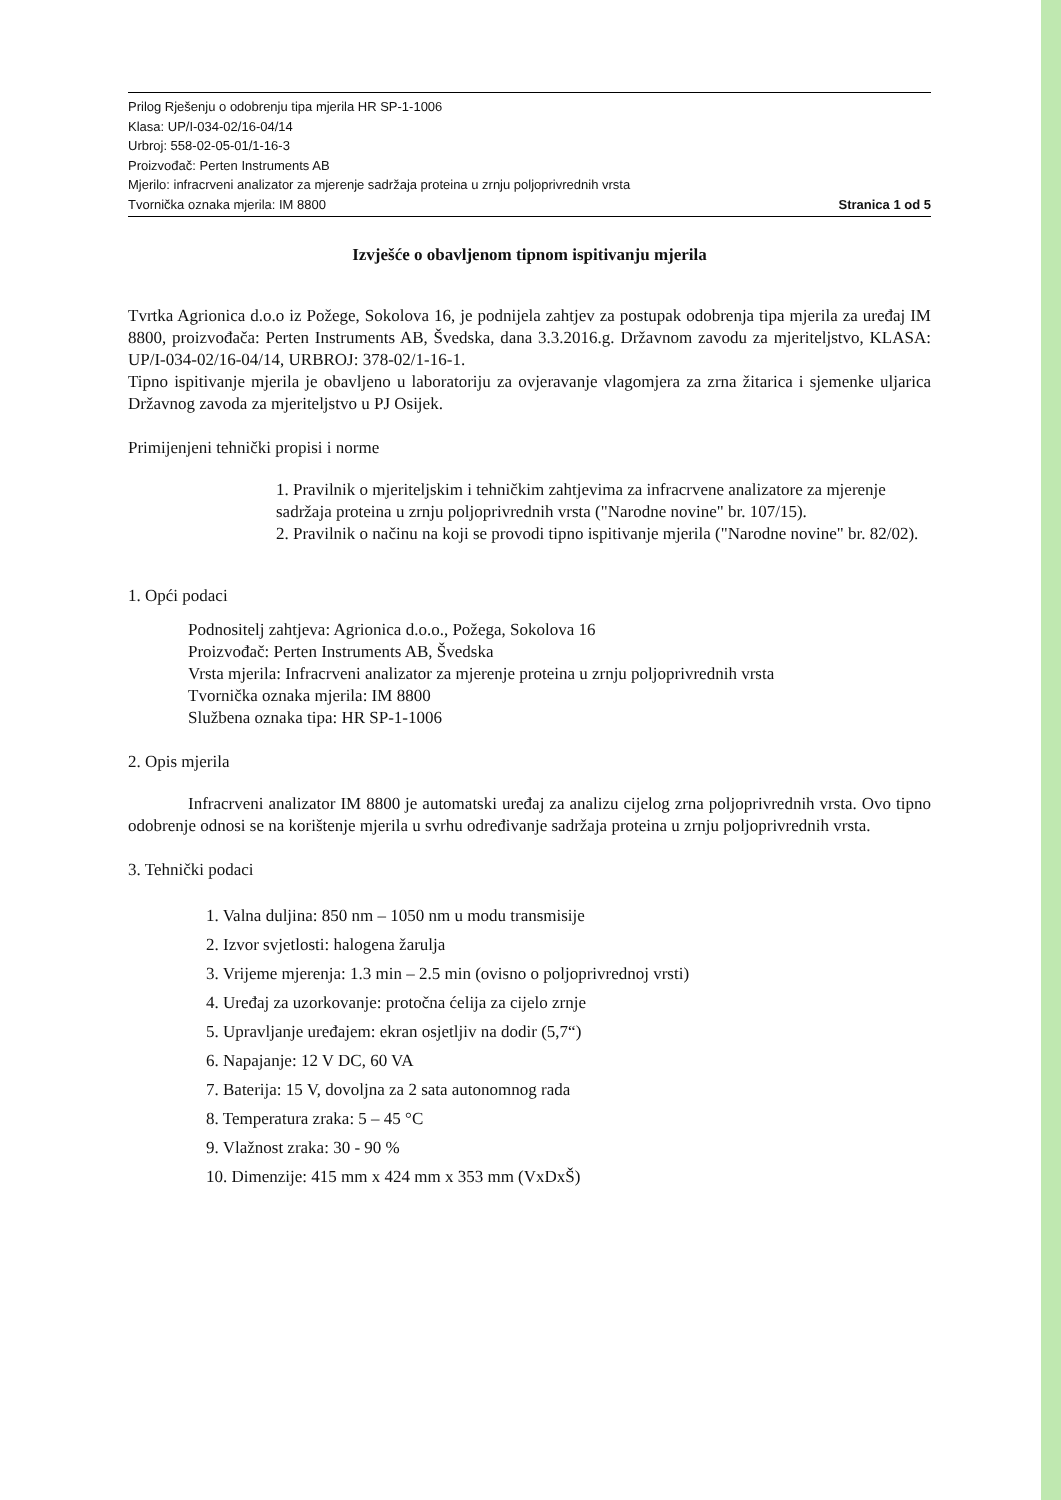Prilog Rješenju o odobrenju tipa mjerila HR SP-1-1006
Klasa: UP/I-034-02/16-04/14
Urbroj: 558-02-05-01/1-16-3
Proizvođač: Perten Instruments AB
Mjerilo: infracrveni analizator za mjerenje sadržaja proteina u zrnju poljoprivrednih vrsta
Tvornička oznaka mjerila: IM 8800 Stranica 1 od 5
Izvješće o obavljenom tipnom ispitivanju mjerila
Tvrtka Agrionica d.o.o iz Požege, Sokolova 16, je podnijela zahtjev za postupak odobrenja tipa mjerila za uređaj IM 8800, proizvođača: Perten Instruments AB, Švedska, dana 3.3.2016.g. Državnom zavodu za mjeriteljstvo, KLASA: UP/I-034-02/16-04/14, URBROJ: 378-02/1-16-1.
Tipno ispitivanje mjerila je obavljeno u laboratoriju za ovjeravanje vlagomjera za zrna žitarica i sjemenke uljarica Državnog zavoda za mjeriteljstvo u PJ Osijek.
Primijenjeni tehnički propisi i norme
1. Pravilnik o mjeriteljskim i tehničkim zahtjevima za infracrvene analizatore za mjerenje sadržaja proteina u zrnju poljoprivrednih vrsta ("Narodne novine" br. 107/15).
2. Pravilnik o načinu na koji se provodi tipno ispitivanje mjerila ("Narodne novine" br. 82/02).
1. Opći podaci
Podnositelj zahtjeva: Agrionica d.o.o., Požega, Sokolova 16
Proizvođač: Perten Instruments AB, Švedska
Vrsta mjerila: Infracrveni analizator za mjerenje proteina u zrnju poljoprivrednih vrsta
Tvornička oznaka mjerila: IM 8800
Službena oznaka tipa: HR SP-1-1006
2. Opis mjerila
Infracrveni analizator IM 8800 je automatski uređaj za analizu cijelog zrna poljoprivrednih vrsta. Ovo tipno odobrenje odnosi se na korištenje mjerila u svrhu određivanje sadržaja proteina u zrnju poljoprivrednih vrsta.
3. Tehnički podaci
1. Valna duljina: 850 nm – 1050 nm u modu transmisije
2. Izvor svjetlosti: halogena žarulja
3. Vrijeme mjerenja: 1.3 min – 2.5 min (ovisno o poljoprivrednoj vrsti)
4. Uređaj za uzorkovanje: protočna ćelija za cijelo zrnje
5. Upravljanje uređajem: ekran osjetljiv na dodir (5,7“)
6. Napajanje: 12 V DC, 60 VA
7. Baterija: 15 V, dovoljna za 2 sata autonomnog rada
8. Temperatura zraka: 5 – 45 °C
9. Vlažnost zraka: 30 - 90 %
10. Dimenzije: 415 mm x 424 mm x 353 mm (VxDxŠ)